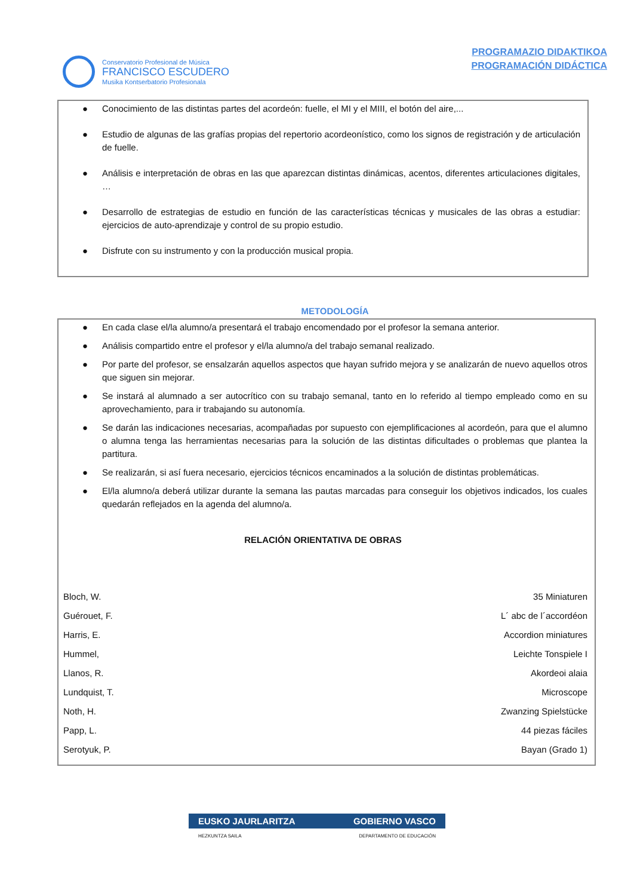Conservatorio Profesional de Música
FRANCISCO ESCUDERO
Musika Kontserbatorio Profesionala
PROGRAMAZIO DIDAKTIKOA
PROGRAMACIÓN DIDÁCTICA
● Conocimiento de las distintas partes del acordeón: fuelle, el MI y el MIII, el botón del aire,...
● Estudio de algunas de las grafías propias del repertorio acordeonístico, como los signos de registración y de articulación de fuelle.
● Análisis e interpretación de obras en las que aparezcan distintas dinámicas, acentos, diferentes articulaciones digitales, …
● Desarrollo de estrategias de estudio en función de las características técnicas y musicales de las obras a estudiar: ejercicios de auto-aprendizaje y control de su propio estudio.
● Disfrute con su instrumento y con la producción musical propia.
METODOLOGÍA
● En cada clase el/la alumno/a presentará el trabajo encomendado por el profesor la semana anterior.
● Análisis compartido entre el profesor y el/la alumno/a del trabajo semanal realizado.
● Por parte del profesor, se ensalzarán aquellos aspectos que hayan sufrido mejora y se analizarán de nuevo aquellos otros que siguen sin mejorar.
● Se instará al alumnado a ser autocrítico con su trabajo semanal, tanto en lo referido al tiempo empleado como en su aprovechamiento, para ir trabajando su autonomía.
● Se darán las indicaciones necesarias, acompañadas por supuesto con ejemplificaciones al acordeón, para que el alumno o alumna tenga las herramientas necesarias para la solución de las distintas dificultades o problemas que plantea la partitura.
● Se realizarán, si así fuera necesario, ejercicios técnicos encaminados a la solución de distintas problemáticas.
● El/la alumno/a deberá utilizar durante la semana las pautas marcadas para conseguir los objetivos indicados, los cuales quedarán reflejados en la agenda del alumno/a.
RELACIÓN ORIENTATIVA DE OBRAS
| Bloch, W. | 35 Miniaturen |
| Guérouet, F. | L´ abc de l´accordéon |
| Harris, E. | Accordion miniatures |
| Hummel, | Leichte Tonspiele I |
| Llanos, R. | Akordeoi alaia |
| Lundquist, T. | Microscope |
| Noth, H. | Zwanzing Spielstücke |
| Papp, L. | 44 piezas fáciles |
| Serotyuk, P. | Bayan (Grado 1) |
EUSKO JAURLARITZA GOBIERNO VASCO
HEZKUNTZA SAILA DEPARTAMENTO DE EDUCACIÓN